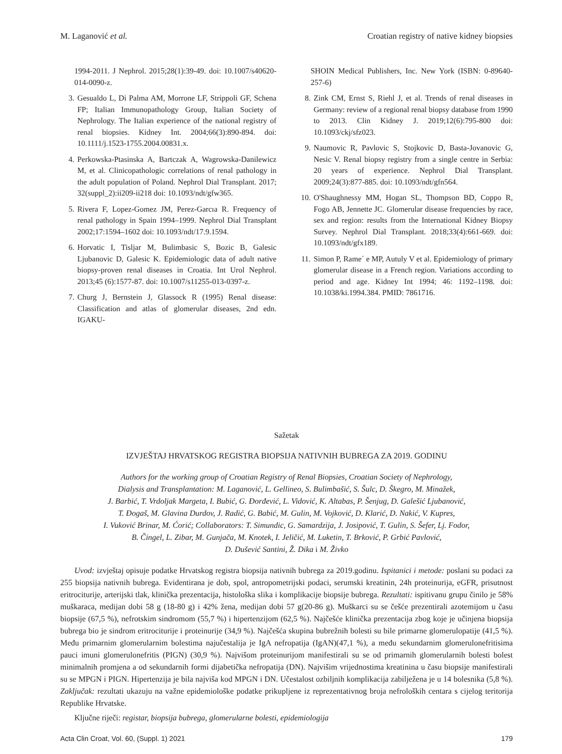M. Laganović et al. Croatian registry of native kidney biopsies
1994-2011. J Nephrol. 2015;28(1):39-49. doi: 10.1007/s40620-014-0090-z.
3. Gesualdo L, Di Palma AM, Morrone LF, Strippoli GF, Schena FP; Italian Immunopathology Group, Italian Society of Nephrology. The Italian experience of the national registry of renal biopsies. Kidney Int. 2004;66(3):890-894. doi: 10.1111/j.1523-1755.2004.00831.x.
4. Perkowska-Ptasinska A, Bartczak A, Wagrowska-Danilewicz M, et al. Clinicopathologic correlations of renal pathology in the adult population of Poland. Nephrol Dial Transplant. 2017; 32(suppl_2):ii209-ii218 doi: 10.1093/ndt/gfw365.
5. Rivera F, Lopez-Gomez JM, Perez-Garcıa R. Frequency of renal pathology in Spain 1994–1999. Nephrol Dial Transplant 2002;17:1594–1602 doi: 10.1093/ndt/17.9.1594.
6. Horvatic I, Tisljar M, Bulimbasic S, Bozic B, Galesic Ljubanovic D, Galesic K. Epidemiologic data of adult native biopsy-proven renal diseases in Croatia. Int Urol Nephrol. 2013;45 (6):1577-87. doi: 10.1007/s11255-013-0397-z.
7. Churg J, Bernstein J, Glassock R (1995) Renal disease: Classification and atlas of glomerular diseases, 2nd edn. IGAKU-
SHOIN Medical Publishers, Inc. New York (ISBN: 0-89640-257-6)
8. Zink CM, Ernst S, Riehl J, et al. Trends of renal diseases in Germany: review of a regional renal biopsy database from 1990 to 2013. Clin Kidney J. 2019;12(6):795-800 doi: 10.1093/ckj/sfz023.
9. Naumovic R, Pavlovic S, Stojkovic D, Basta-Jovanovic G, Nesic V. Renal biopsy registry from a single centre in Serbia: 20 years of experience. Nephrol Dial Transplant. 2009;24(3):877-885. doi: 10.1093/ndt/gfn564.
10. O'Shaughnessy MM, Hogan SL, Thompson BD, Coppo R, Fogo AB, Jennette JC. Glomerular disease frequencies by race, sex and region: results from the International Kidney Biopsy Survey. Nephrol Dial Transplant. 2018;33(4):661-669. doi: 10.1093/ndt/gfx189.
11. Simon P, Rame´ e MP, Autuly V et al. Epidemiology of primary glomerular disease in a French region. Variations according to period and age. Kidney Int 1994; 46: 1192–1198. doi: 10.1038/ki.1994.384. PMID: 7861716.
Sažetak
IZVJEŠTAJ HRVATSKOG REGISTRA BIOPSIJA NATIVNIH BUBREGA ZA 2019. GODINU
Authors for the working group of Croatian Registry of Renal Biopsies, Croatian Society of Nephrology,
Dialysis and Transplantation: M. Laganović, L. Gellineo, S. Bulimbašić, S. Šulc, D. Škegro, M. Minažek,
J. Barbić, T. Vrdoljak Margeta, I. Bubić, G. Đorđević, L. Vidović, K. Altabas, P. Šenjug, D. Galešić Ljubanović,
T. Đogaš, M. Glavina Durdov, J. Radić, G. Babić, M. Gulin, M. Vojković, D. Klarić, D. Nakić, V. Kupres,
I. Vuković Brinar, M. Ćorić; Collaborators: T. Simundic, G. Samardzija, J. Josipović, T. Gulin, S. Šefer, Lj. Fodor,
B. Čingel, L. Zibar, M. Gunjača, M. Knotek, I. Jeličić, M. Luketin, T. Brković, P. Grbić Pavlović,
D. Dušević Santini, Ž. Dika i M. Živko
Uvod: izvještaj opisuje podatke Hrvatskog registra biopsija nativnih bubrega za 2019.godinu. Ispitanici i metode: poslani su podaci za 255 biopsija nativnih bubrega. Evidentirana je dob, spol, antropometrijski podaci, serumski kreatinin, 24h proteinurija, eGFR, prisutnost eritrociturije, arterijski tlak, klinička prezentacija, histološka slika i komplikacije biopsije bubrega. Rezultati: ispitivanu grupu činilo je 58% muškaraca, medijan dobi 58 g (18-80 g) i 42% žena, medijan dobi 57 g(20-86 g). Muškarci su se češće prezentirali azotemijom u času biopsije (67,5 %), nefrotskim sindromom (55,7 %) i hipertenzijom (62,5 %). Najčešće klinička prezentacija zbog koje je učinjena biopsija bubrega bio je sindrom eritrociturije i proteinurije (34,9 %). Najčešća skupina bubrežnih bolesti su bile primarne glomerulopatije (41,5 %). Među primarnim glomerularnim bolestima najučestalija je IgA nefropatija (IgAN)(47,1 %), a među sekundarnim glomerulonefritisima pauci imuni glomerulonefritis (PIGN) (30,9 %). Najvišom proteinurijom manifestirali su se od primarnih glomerularnih bolesti bolest minimalnih promjena a od sekundarnih formi dijabetička nefropatija (DN). Najvišim vrijednostima kreatinina u času biopsije manifestirali su se MPGN i PIGN. Hipertenzija je bila najviša kod MPGN i DN. Učestalost ozbiljnih komplikacija zabilježena je u 14 bolesnika (5,8 %). Zaključak: rezultati ukazuju na važne epidemiološke podatke prikupljene iz reprezentativnog broja nefroloških centara s cijelog teritorija Republike Hrvatske.
Ključne riječi: registar, biopsija bubrega, glomerularne bolesti, epidemiologija
Acta Clin Croat, Vol. 60, (Suppl. 1) 2021 179